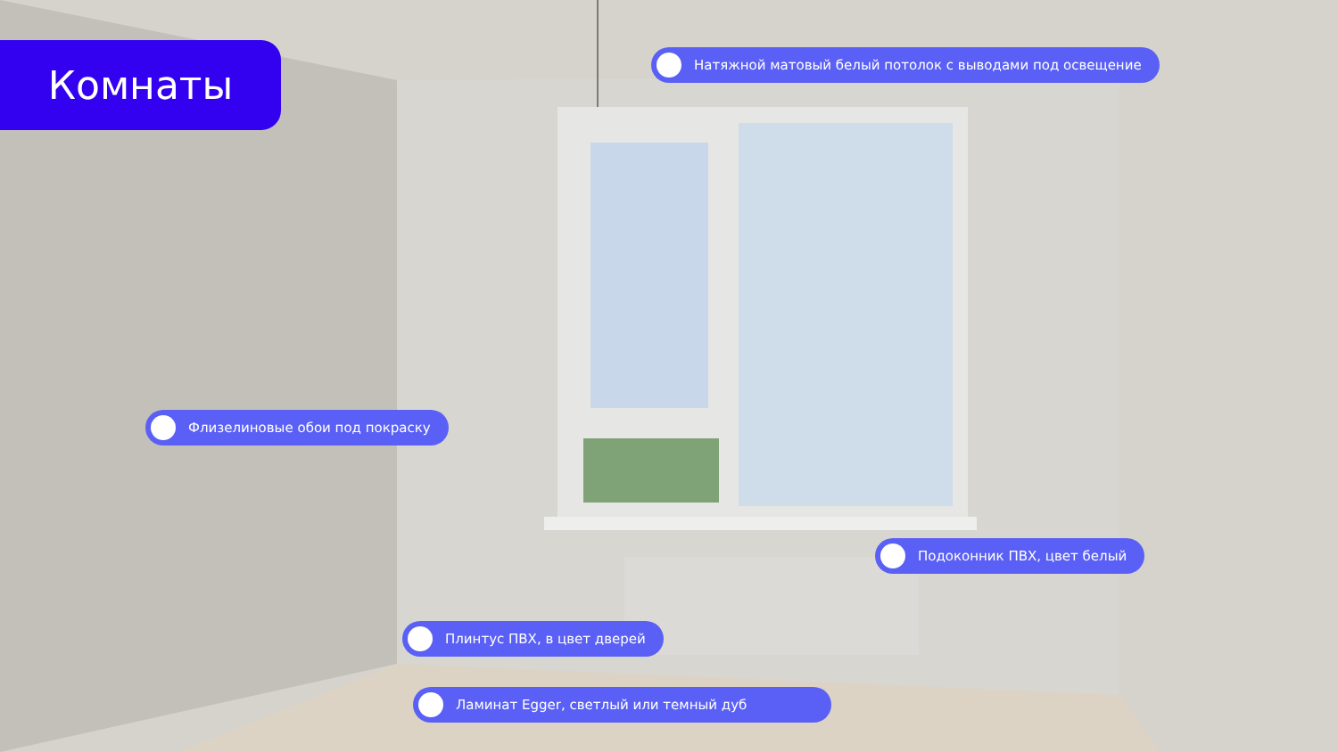Комнаты Натяжной матовый белый потолок с выводами под освещение
Флизелиновые обои под покраску
Подоконник ПВХ, цвет белый
Плинтус ПВХ, в цвет дверей
Ламинат Egger, светлый или темный дуб